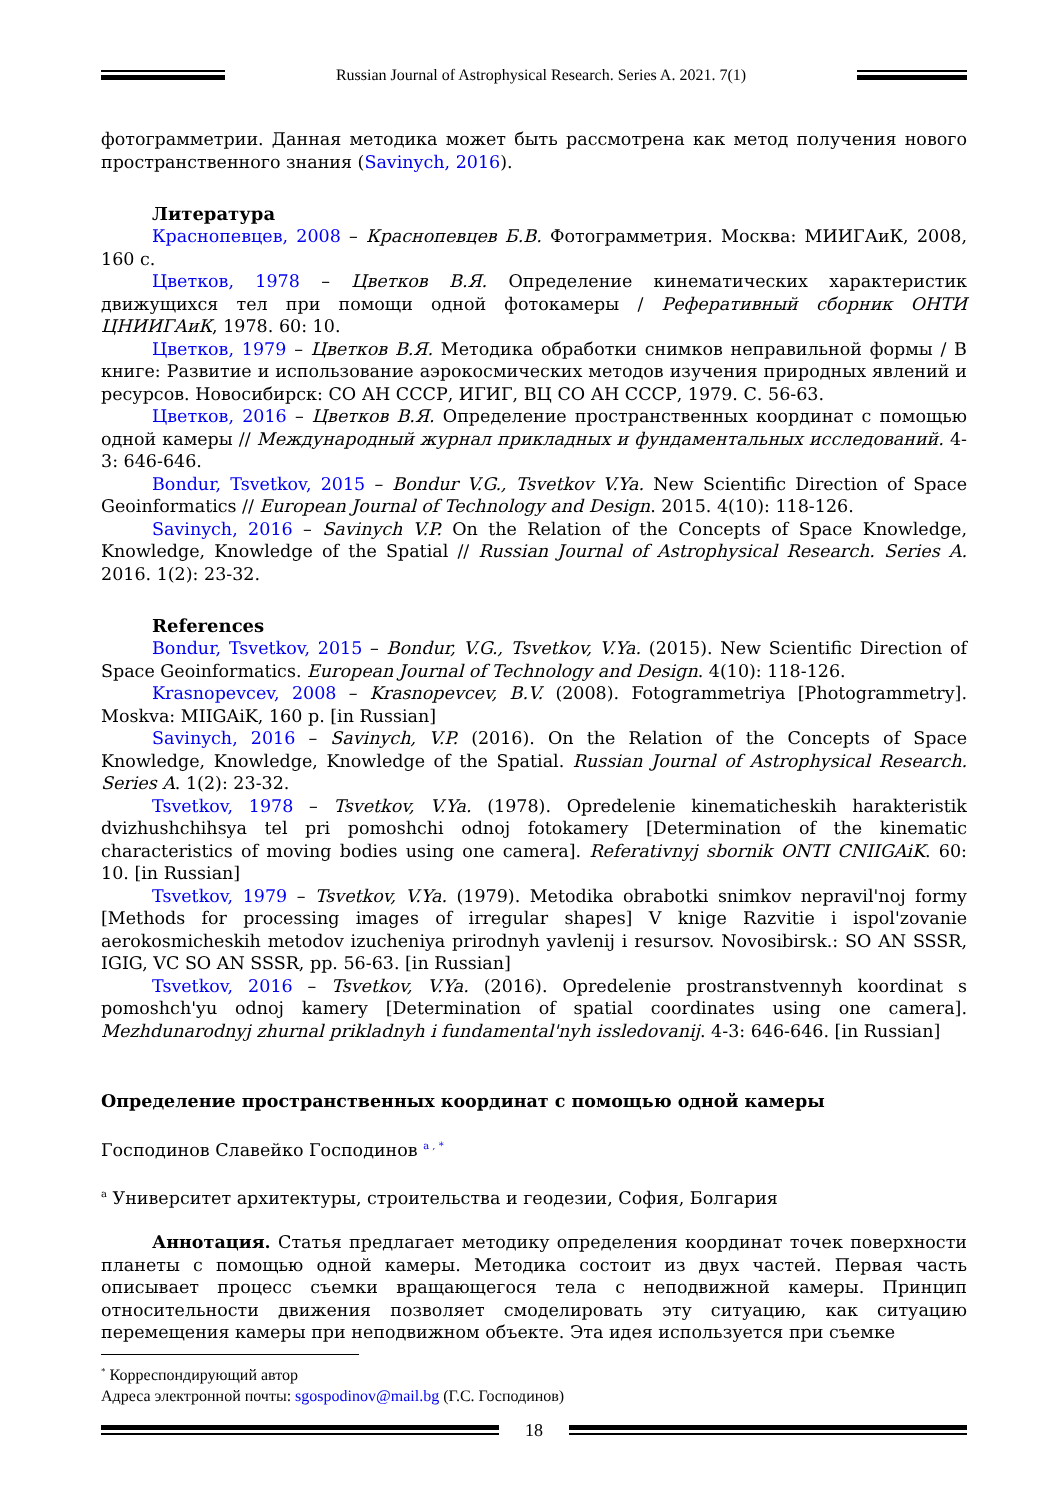Russian Journal of Astrophysical Research. Series A. 2021. 7(1)
фотограмметрии. Данная методика может быть рассмотрена как метод получения нового пространственного знания (Savinych, 2016).
Литература
Краснопевцев, 2008 – Краснопевцев Б.В. Фотограмметрия. Москва: МИИГАиК, 2008, 160 с.
Цветков, 1978 – Цветков В.Я. Определение кинематических характеристик движущихся тел при помощи одной фотокамеры / Реферативный сборник ОНТИ ЦНИИГАиК, 1978. 60: 10.
Цветков, 1979 – Цветков В.Я. Методика обработки снимков неправильной формы / В книге: Развитие и использование аэрокосмических методов изучения природных явлений и ресурсов. Новосибирск: СО АН СССР, ИГИГ, ВЦ СО АН СССР, 1979. С. 56-63.
Цветков, 2016 – Цветков В.Я. Определение пространственных координат с помощью одной камеры // Международный журнал прикладных и фундаментальных исследований. 4-3: 646-646.
Bondur, Tsvetkov, 2015 – Bondur V.G., Tsvetkov V.Ya. New Scientific Direction of Space Geoinformatics // European Journal of Technology and Design. 2015. 4(10): 118-126.
Savinych, 2016 – Savinych V.P. On the Relation of the Concepts of Space Knowledge, Knowledge, Knowledge of the Spatial // Russian Journal of Astrophysical Research. Series A. 2016. 1(2): 23-32.
References
Bondur, Tsvetkov, 2015 – Bondur, V.G., Tsvetkov, V.Ya. (2015). New Scientific Direction of Space Geoinformatics. European Journal of Technology and Design. 4(10): 118-126.
Krasnopevcev, 2008 – Krasnopevcev, B.V. (2008). Fotogrammetriya [Photogrammetry]. Moskva: MIIGAiK, 160 p. [in Russian]
Savinych, 2016 – Savinych, V.P. (2016). On the Relation of the Concepts of Space Knowledge, Knowledge, Knowledge of the Spatial. Russian Journal of Astrophysical Research. Series A. 1(2): 23-32.
Tsvetkov, 1978 – Tsvetkov, V.Ya. (1978). Opredelenie kinematicheskih harakteristik dvizhushchihsya tel pri pomoshchi odnoj fotokamery [Determination of the kinematic characteristics of moving bodies using one camera]. Referativnyj sbornik ONTI CNIIGAiK. 60: 10. [in Russian]
Tsvetkov, 1979 – Tsvetkov, V.Ya. (1979). Metodika obrabotki snimkov nepravil'noj formy [Methods for processing images of irregular shapes] V knige Razvitie i ispol'zovanie aerokosmicheskih metodov izucheniya prirodnyh yavlenij i resursov. Novosibirsk.: SO AN SSSR, IGIG, VC SO AN SSSR, pp. 56-63. [in Russian]
Tsvetkov, 2016 – Tsvetkov, V.Ya. (2016). Opredelenie prostranstvennyh koordinat s pomoshch'yu odnoj kamery [Determination of spatial coordinates using one camera]. Mezhdunarodnyj zhurnal prikladnyh i fundamental'nyh issledovanij. 4-3: 646-646. [in Russian]
Определение пространственных координат с помощью одной камеры
Господинов Славейко Господинов <sup>a , *</sup>
<sup>a</sup> Университет архитектуры, строительства и геодезии, София, Болгария
Аннотация. Статья предлагает методику определения координат точек поверхности планеты с помощью одной камеры. Методика состоит из двух частей. Первая часть описывает процесс съемки вращающегося тела с неподвижной камеры. Принцип относительности движения позволяет смоделировать эту ситуацию, как ситуацию перемещения камеры при неподвижном объекте. Эта идея используется при съемке
<sup>*</sup> Корреспондирующий автор
Адреса электронной почты: sgospodinov@mail.bg (Г.С. Господинов)
18